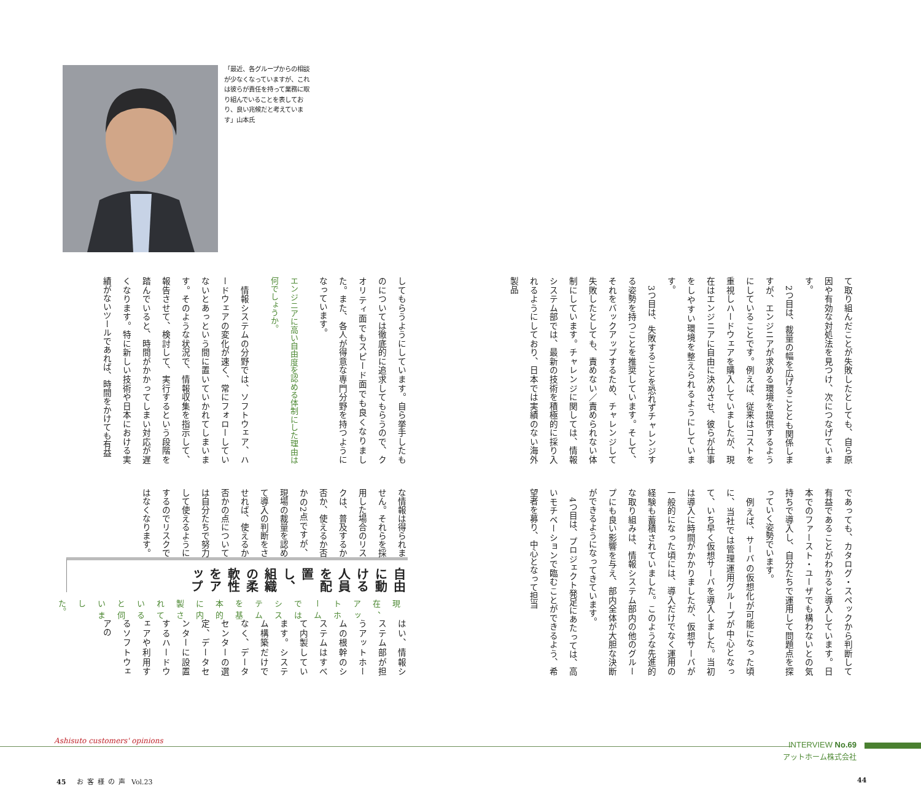て取り組んだことが失敗したとしても、自ら原因や有効な対処法を見つけ、次につなげています。
　2つ目は、裁量の幅を広げることとも関係しますが、エンジニアが求める環境を提供するようにしていることです。例えば、従来はコストを重視しハードウェアを購入していましたが、現在はエンジニアに自由に決めさせ、彼らが仕事をしやすい環境を整えられるようにしています。
　3つ目は、失敗することを恐れずチャレンジする姿勢を持つことを推奨しています。そして、それをバックアップするため、チャレンジして失敗したとしても、責めない／責められない体制にしています。チャレンジに関しては、情報システム部では、最新の技術を積極的に採り入れるようにしており、日本では実績のない海外製品
であっても、カタログ・スペックから判断して有益であることがわかると導入しています。日本でのファースト・ユーザでも構わないとの気持ちで導入し、自分たちで運用して問題点を探っていく姿勢でいます。
　例えば、サーバの仮想化が可能になった頃に、当社では管理運用グループが中心となって、いち早く仮想サーバを導入しました。当初は導入に時間がかかりましたが、仮想サーバが一般的になった頃には、導入だけでなく運用の経験も蓄積されていました。このような先進的な取り組みは、情報システム部内の他のグループにも良い影響を与え、部内全体が大胆な決断ができるようになってきています。
　4つ目は、プロジェクト発足にあたっては、高いモチベーションで臨むことができるよう、希望者を募り、中心となって担当
「最近、各グループからの相談が少なくなっていますが、これは彼らが責任を持って業務に取り組んでいることを表しており、良い兆候だと考えています」山本氏
してもらうようにしています。自ら挙手したものについては徹底的に追求してもらうので、クオリティ面でもスピード面でも良くなりました。また、各人が得意な専門分野を持つようになっています。
エンジニアに高い自由度を認める体制にした理由は何でしょうか。
　情報システムの分野では、ソフトウェア、ハードウェアの変化が速く、常にフォローしていないとあっという間に置いていかれてしまいます。そのような状況で、情報収集を指示して、報告させて、検討して、実行するという段階を踏んでいると、時間がかかってしまい対応が遅くなります。特に新しい技術や日本における実績がないツールであれば、時間をかけても有益
な情報は得られません。それらを採用した場合のリスクは、普及するか否か、使えるか否かの2点ですが、現場の裁量を認めて導入の判断をさせれば、使えるか否かの点については自分たちで努力して使えるようにするのでリスクではなくなります。
自由に動ける人員を配置し、組織の柔軟性をアップ
現在、アットホームではシステムを基本的に内製されていると伺いました。
はい、情報システム部が担うアットホームの根幹のシステムはすべて内製しています。システム構築だけでなく、データセンターの選定、データセンターに設置するハードウェアや利用するソフトウェアの
Ashisuto customers' opinions INTERVIEW No.69
アットホーム株式会社
45 お客様の声 Vol.23 44